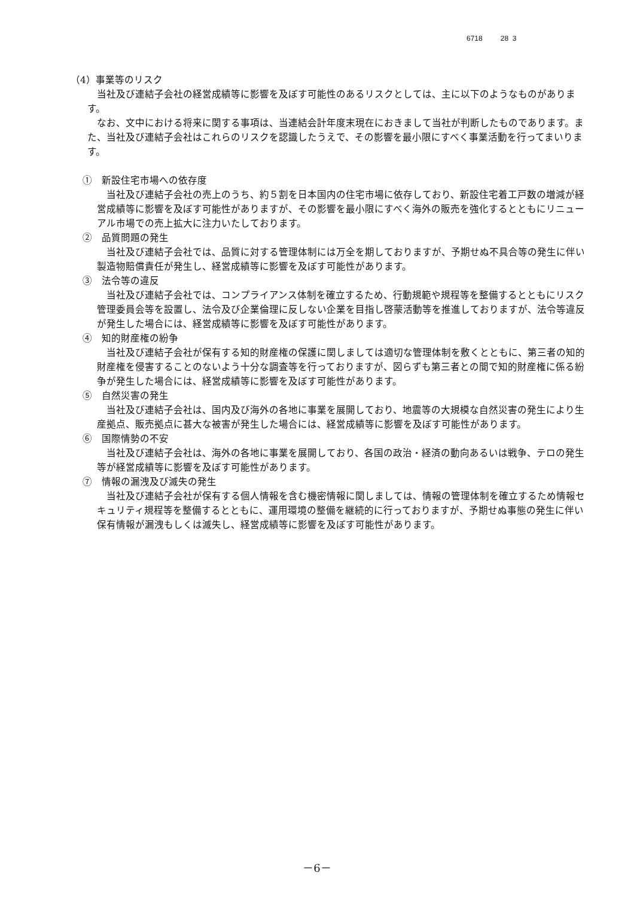6718 28 3
（4）事業等のリスク
当社及び連結子会社の経営成績等に影響を及ぼす可能性のあるリスクとしては、主に以下のようなものがあります。
なお、文中における将来に関する事項は、当連結会計年度末現在におきまして当社が判断したものであります。また、当社及び連結子会社はこれらのリスクを認識したうえで、その影響を最小限にすべく事業活動を行ってまいります。
①　新設住宅市場への依存度
当社及び連結子会社の売上のうち、約５割を日本国内の住宅市場に依存しており、新設住宅着工戸数の増減が経営成績等に影響を及ぼす可能性がありますが、その影響を最小限にすべく海外の販売を強化するとともにリニューアル市場での売上拡大に注力いたしております。
②　品質問題の発生
当社及び連結子会社では、品質に対する管理体制には万全を期しておりますが、予期せぬ不具合等の発生に伴い製造物賠償責任が発生し、経営成績等に影響を及ぼす可能性があります。
③　法令等の違反
当社及び連結子会社では、コンプライアンス体制を確立するため、行動規範や規程等を整備するとともにリスク管理委員会等を設置し、法令及び企業倫理に反しない企業を目指し啓蒙活動等を推進しておりますが、法令等違反が発生した場合には、経営成績等に影響を及ぼす可能性があります。
④　知的財産権の紛争
当社及び連結子会社が保有する知的財産権の保護に関しましては適切な管理体制を敷くとともに、第三者の知的財産権を侵害することのないよう十分な調査等を行っておりますが、図らずも第三者との間で知的財産権に係る紛争が発生した場合には、経営成績等に影響を及ぼす可能性があります。
⑤　自然災害の発生
当社及び連結子会社は、国内及び海外の各地に事業を展開しており、地震等の大規模な自然災害の発生により生産拠点、販売拠点に甚大な被害が発生した場合には、経営成績等に影響を及ぼす可能性があります。
⑥　国際情勢の不安
当社及び連結子会社は、海外の各地に事業を展開しており、各国の政治・経済の動向あるいは戦争、テロの発生等が経営成績等に影響を及ぼす可能性があります。
⑦　情報の漏洩及び滅失の発生
当社及び連結子会社が保有する個人情報を含む機密情報に関しましては、情報の管理体制を確立するため情報セキュリティ規程等を整備するとともに、運用環境の整備を継続的に行っておりますが、予期せぬ事態の発生に伴い保有情報が漏洩もしくは滅失し、経営成績等に影響を及ぼす可能性があります。
－6－